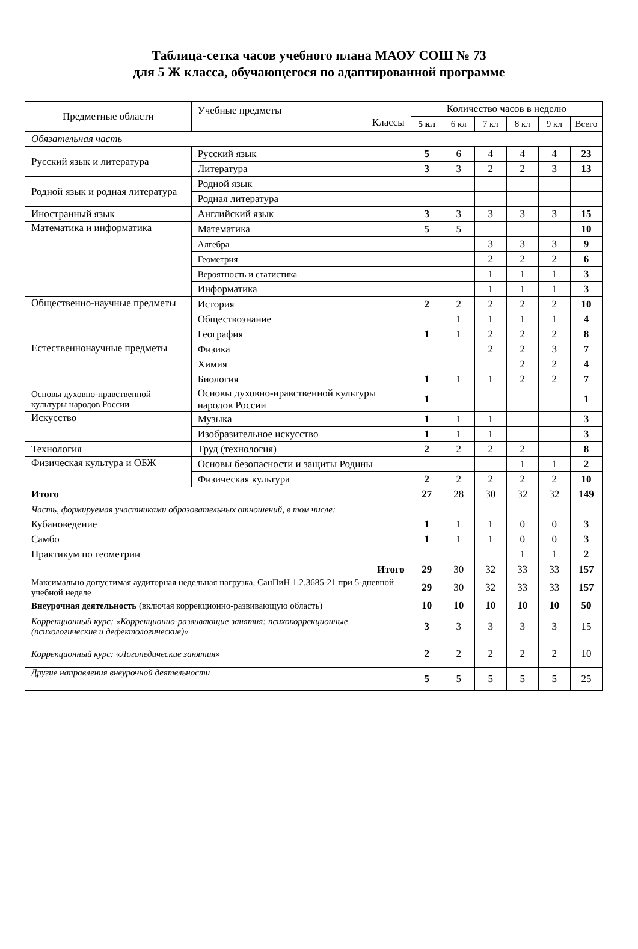Таблица-сетка часов учебного плана МАОУ СОШ № 73
для 5 Ж класса, обучающегося по адаптированной программе
| Предметные области | Учебные предметы Классы | Количество часов в неделю | | | | | |
| --- | --- | --- | --- | --- | --- | --- | --- |
| | | 5 кл | 6 кл | 7 кл | 8 кл | 9 кл | Всего |
| Обязательная часть | | | | | | | |
| Русский язык и литература | Русский язык | 5 | 6 | 4 | 4 | 4 | 23 |
| | Литература | 3 | 3 | 2 | 2 | 3 | 13 |
| Родной язык и родная литература | Родной язык | | | | | | |
| | Родная литература | | | | | | |
| Иностранный язык | Английский язык | 3 | 3 | 3 | 3 | 3 | 15 |
| Математика и информатика | Математика | 5 | 5 | | | | 10 |
| | Алгебра | | | 3 | 3 | 3 | 9 |
| | Геометрия | | | 2 | 2 | 2 | 6 |
| | Вероятность и статистика | | | 1 | 1 | 1 | 3 |
| | Информатика | | | 1 | 1 | 1 | 3 |
| Общественно-научные предметы | История | 2 | 2 | 2 | 2 | 2 | 10 |
| | Обществознание | | 1 | 1 | 1 | 1 | 4 |
| | География | 1 | 1 | 2 | 2 | 2 | 8 |
| Естественнонаучные предметы | Физика | | | 2 | 2 | 3 | 7 |
| | Химия | | | | 2 | 2 | 4 |
| | Биология | 1 | 1 | 1 | 2 | 2 | 7 |
| Основы духовно-нравственной культуры народов России | Основы духовно-нравственной культуры народов России | 1 | | | | | 1 |
| Искусство | Музыка | 1 | 1 | 1 | | | 3 |
| | Изобразительное искусство | 1 | 1 | 1 | | | 3 |
| Технология | Труд (технология) | 2 | 2 | 2 | 2 | | 8 |
| Физическая культура и ОБЖ | Основы безопасности и защиты Родины | | | | 1 | 1 | 2 |
| | Физическая культура | 2 | 2 | 2 | 2 | 2 | 10 |
| Итого | | 27 | 28 | 30 | 32 | 32 | 149 |
| Часть, формируемая участниками образовательных отношений, в том числе: | | | | | | | |
| Кубановедение | | 1 | 1 | 1 | 0 | 0 | 3 |
| Самбо | | 1 | 1 | 1 | 0 | 0 | 3 |
| Практикум по геометрии | | | | | 1 | 1 | 2 |
| Итого | | 29 | 30 | 32 | 33 | 33 | 157 |
| Максимально допустимая аудиторная недельная нагрузка, СанПиН 1.2.3685-21 при 5-дневной учебной неделе | | 29 | 30 | 32 | 33 | 33 | 157 |
| Внеурочная деятельность (включая коррекционно-развивающую область) | | 10 | 10 | 10 | 10 | 10 | 50 |
| Коррекционный курс: «Коррекционно-развивающие занятия: психокоррекционные (психологические и дефектологические)» | | 3 | 3 | 3 | 3 | 3 | 15 |
| Коррекционный курс: «Логопедические занятия» | | 2 | 2 | 2 | 2 | 2 | 10 |
| Другие направления внеурочной деятельности | | 5 | 5 | 5 | 5 | 5 | 25 |